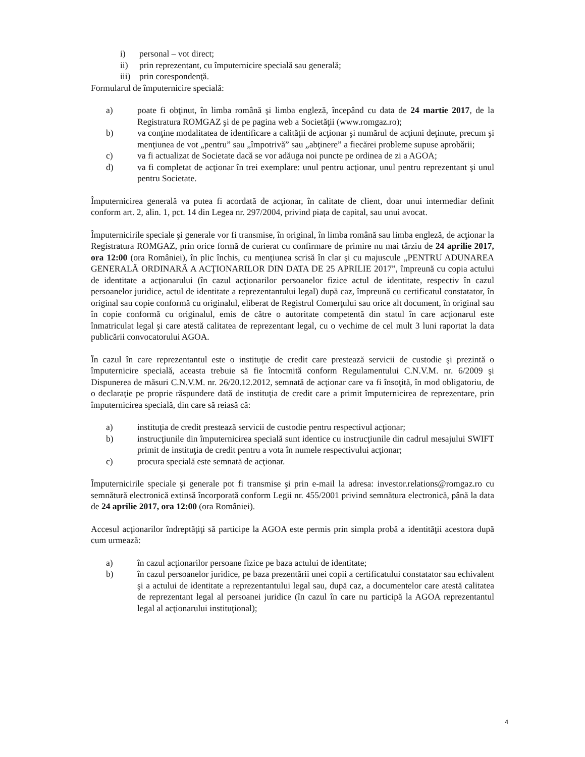i) personal – vot direct;
ii) prin reprezentant, cu împuternicire specială sau generală;
iii) prin corespondenţă.
Formularul de împuternicire specială:
a) poate fi obţinut, în limba română şi limba engleză, începând cu data de 24 martie 2017, de la Registratura ROMGAZ şi de pe pagina web a Societăţii (www.romgaz.ro);
b) va conţine modalitatea de identificare a calităţii de acţionar şi numărul de acţiuni deţinute, precum şi menţiunea de vot „pentru” sau „împotrivă” sau „abţinere” a fiecărei probleme supuse aprobării;
c) va fi actualizat de Societate dacă se vor adăuga noi puncte pe ordinea de zi a AGOA;
d) va fi completat de acţionar în trei exemplare: unul pentru acţionar, unul pentru reprezentant şi unul pentru Societate.
Împuternicirea generală va putea fi acordată de acţionar, în calitate de client, doar unui intermediar definit conform art. 2, alin. 1, pct. 14 din Legea nr. 297/2004, privind piața de capital, sau unui avocat.
Împuternicirile speciale şi generale vor fi transmise, în original, în limba română sau limba engleză, de acţionar la Registratura ROMGAZ, prin orice formă de curierat cu confirmare de primire nu mai târziu de 24 aprilie 2017, ora 12:00 (ora României), în plic închis, cu menţiunea scrisă în clar şi cu majuscule „PENTRU ADUNAREA GENERALĂ ORDINARĂ A ACŢIONARILOR DIN DATA DE 25 APRILIE 2017”, împreună cu copia actului de identitate a acţionarului (în cazul acţionarilor persoanelor fizice actul de identitate, respectiv în cazul persoanelor juridice, actul de identitate a reprezentantului legal) după caz, împreună cu certificatul constatator, în original sau copie conformă cu originalul, eliberat de Registrul Comerţului sau orice alt document, în original sau în copie conformă cu originalul, emis de către o autoritate competentă din statul în care acţionarul este înmatriculat legal şi care atestă calitatea de reprezentant legal, cu o vechime de cel mult 3 luni raportat la data publicării convocatorului AGOA.
În cazul în care reprezentantul este o instituţie de credit care prestează servicii de custodie şi prezintă o împuternicire specială, aceasta trebuie să fie întocmită conform Regulamentului C.N.V.M. nr. 6/2009 şi Dispunerea de măsuri C.N.V.M. nr. 26/20.12.2012, semnată de acţionar care va fi însoţită, în mod obligatoriu, de o declaraţie pe proprie răspundere dată de instituţia de credit care a primit împuternicirea de reprezentare, prin împuternicirea specială, din care să reiasă că:
a) instituţia de credit prestează servicii de custodie pentru respectivul acţionar;
b) instrucţiunile din împuternicirea specială sunt identice cu instrucţiunile din cadrul mesajului SWIFT primit de instituţia de credit pentru a vota în numele respectivului acţionar;
c) procura specială este semnată de acţionar.
Împuternicirile speciale şi generale pot fi transmise şi prin e-mail la adresa: investor.relations@romgaz.ro cu semnătură electronică extinsă încorporată conform Legii nr. 455/2001 privind semnătura electronică, până la data de 24 aprilie 2017, ora 12:00 (ora României).
Accesul acţionarilor îndreptăţiţi să participe la AGOA este permis prin simpla probă a identităţii acestora după cum urmează:
a) în cazul acţionarilor persoane fizice pe baza actului de identitate;
b) în cazul persoanelor juridice, pe baza prezentării unei copii a certificatului constatator sau echivalent şi a actului de identitate a reprezentantului legal sau, după caz, a documentelor care atestă calitatea de reprezentant legal al persoanei juridice (în cazul în care nu participă la AGOA reprezentantul legal al acţionarului instituţional);
4